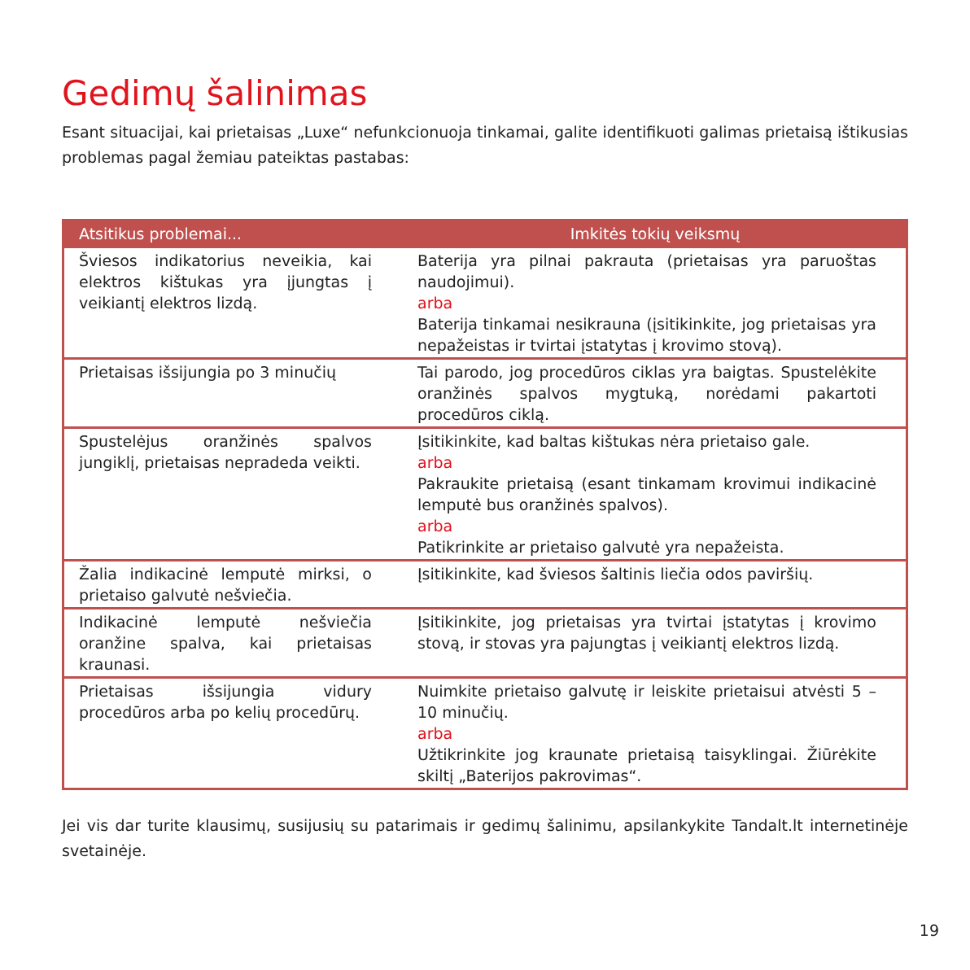Gedimų šalinimas
Esant situacijai, kai prietaisas „Luxe“ nefunkcionuoja tinkamai, galite identifikuoti galimas prietaisą ištikusias problemas pagal žemiau pateiktas pastabas:
| Atsitikus problemai... | Imkitės tokių veiksmų |
| --- | --- |
| Šviesos indikatorius neveikia, kai elektros kištukas yra įjungtas į veikiantį elektros lizdą. | Baterija yra pilnai pakrauta (prietaisas yra paruoštas naudojimui). arba Baterija tinkamai nesikrauna (įsitikinkite, jog prietaisas yra nepažeistas ir tvirtai įstatytas į krovimo stovą). |
| Prietaisas išsijungia po 3 minučių | Tai parodo, jog procedūros ciklas yra baigtas. Spustelėkite oranžinės spalvos mygtuką, norėdami pakartoti procedūros ciklą. |
| Spustelėjus oranžinės spalvos jungiklį, prietaisas nepradeda veikti. | Įsitikinkite, kad baltas kištukas nėra prietaiso gale. arba Pakraukite prietaisą (esant tinkamam krovimui indikacinė lemputė bus oranžinės spalvos). arba Patikrinkite ar prietaiso galvutė yra nepažeista. |
| Žalia indikacinė lemputė mirksi, o prietaiso galvutė nešviečia. | Įsitikinkite, kad šviesos šaltinis liečia odos paviršių. |
| Indikacinė lemputė nešviečia oranžine spalva, kai prietaisas kraunasi. | Įsitikinkite, jog prietaisas yra tvirtai įstatytas į krovimo stovą, ir stovas yra pajungtas į veikiantį elektros lizdą. |
| Prietaisas išsijungia vidury procedūros arba po kelių procedūrų. | Nuimkite prietaiso galvutę ir leiskite prietaisui atvėsti 5 – 10 minučių. arba Užtikrinkite jog kraunate prietaisą taisyklingai. Žiūrėkite skiltį „Baterijos pakrovimas“. |
Jei vis dar turite klausimų, susijusių su patarimais ir gedimų šalinimu, apsilankykite Tandalt.lt internetinėje svetainėje.
19